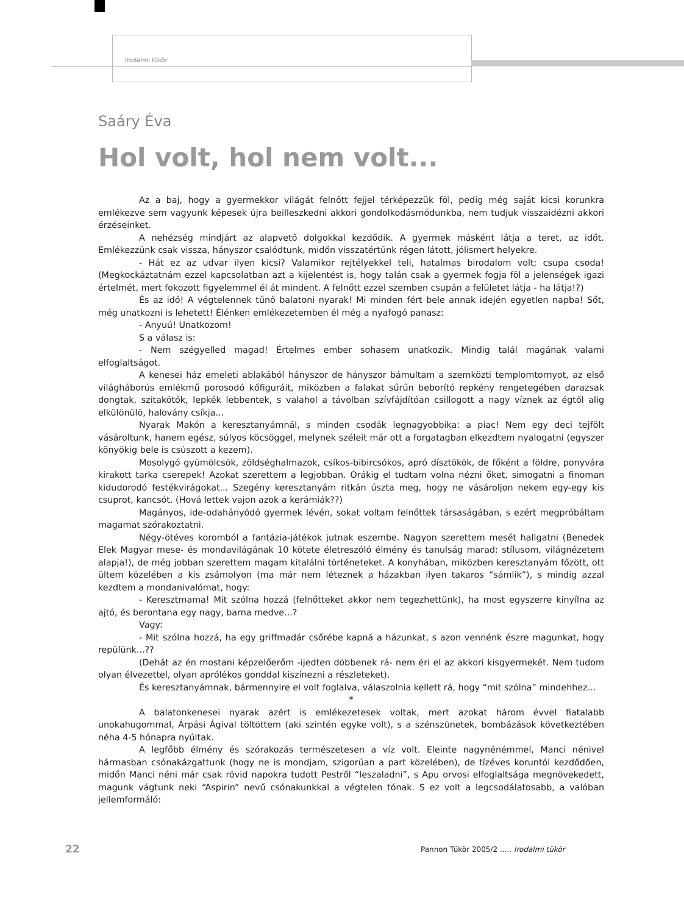Irodalmi tükör
Saáry Éva
Hol volt, hol nem volt...
Az a baj, hogy a gyermekkor világát felnőtt fejjel térképezzük föl, pedig még saját kicsi korunkra emlékezve sem vagyunk képesek újra beilleszkedni akkori gondolkodásmódunkba, nem tudjuk visszaidézni akkori érzéseinket.
A nehézség mindjárt az alapvető dolgokkal kezdődik. A gyermek másként látja a teret, az időt. Emlékezzünk csak vissza, hányszor csalódtunk, midőn visszatértünk régen látott, jólismert helyekre.
- Hát ez az udvar ilyen kicsi? Valamikor rejtélyekkel teli, hatalmas birodalom volt; csupa csoda! (Megkockáztatnám ezzel kapcsolatban azt a kijelentést is, hogy talán csak a gyermek fogja föl a jelenségek igazi értelmét, mert fokozott figyelemmel él át mindent. A felnőtt ezzel szemben csupán a felületet látja - ha látja!?)
És az idő! A végtelennek tűnő balatoni nyarak! Mi minden fért bele annak idején egyetlen napba! Sőt, még unatkozni is lehetett! Élénken emlékezetemben él még a nyafogó panasz:
- Anyuú! Unatkozom!
S a válasz is:
- Nem szégyelled magad! Értelmes ember sohasem unatkozik. Mindig talál magának valami elfoglaltságot.
A kenesei ház emeleti ablakából hányszor de hányszor bámultam a szemközti templomtornyot, az első világháborús emlékmű porosodó kőfiguráit, miközben a falakat sűrűn beborító repkény rengetegében darazsak dongtak, szitakötők, lepkék lebbentek, s valahol a távolban szívfájdítóan csillogott a nagy víznek az égtől alig elkülönülö, halovány csíkja...
Nyarak Makón a keresztanyámnál, s minden csodák legnagyobbika: a piac! Nem egy deci tejfölt vásároltunk, hanem egész, súlyos köcsöggel, melynek széleit már ott a forgatagban elkezdtem nyalogatni (egyszer könyökig bele is csúszott a kezem).
Mosolygó gyümölcsök, zöldséghalmazok, csíkos-bibircsókos, apró dísztökök, de főként a földre, ponyvára kirakott tarka cserepek! Azokat szerettem a legjobban. Órákig el tudtam volna nézni őket, simogatni a finoman kidudorodó festékvirágokat... Szegény keresztanyám ritkán úszta meg, hogy ne vásároljon nekem egy-egy kis csuprot, kancsót. (Hová lettek vajon azok a kerámiák??)
Magányos, ide-odahányódó gyermek lévén, sokat voltam felnőttek társaságában, s ezért megpróbáltam magamat szórakoztatni.
Négy-ötéves koromból a fantázia-játékok jutnak eszembe. Nagyon szerettem mesét hallgatni (Benedek Elek Magyar mese- és mondavilágának 10 kötete életreszóló élmény és tanulság marad: stílusom, világnézetem alapja!), de még jobban szerettem magam kitalálni történeteket. A konyhában, miközben keresztanyám főzött, ott ültem közelében a kis zsámolyon (ma már nem léteznek a házakban ilyen takaros “sámlik”), s mindig azzal kezdtem a mondanivalómat, hogy:
- Keresztmama! Mit szólna hozzá (felnőtteket akkor nem tegezhettünk), ha most egyszerre kinyílna az ajtó, és berontana egy nagy, barna medve...?
Vagy:
- Mit szólna hozzá, ha egy griffmadár csőrébe kapná a házunkat, s azon vennénk észre magunkat, hogy repülünk...??
(Dehát az én mostani képzelőerőm -ijedten döbbenek rá- nem éri el az akkori kisgyermekét. Nem tudom olyan élvezettel, olyan aprólékos gonddal kiszínezni a részleteket).
És keresztanyámnak, bármennyire el volt foglalva, válaszolnia kellett rá, hogy “mit szólna” mindehhez...
*
A balatonkenesei nyarak azért is emlékezetesek voltak, mert azokat három évvel fiatalabb unokahugommal, Árpási Ágival töltöttem (aki szintén egyke volt), s a szénszünetek, bombázások következtében néha 4-5 hónapra nyúltak.
A legfőbb élmény és szórakozás természetesen a víz volt. Eleinte nagynénémmel, Manci nénivel hármasban csónakázgattunk (hogy ne is mondjam, szigorúan a part közelében), de tízéves koruntól kezdődően, midőn Manci néni már csak rövid napokra tudott Pestről “leszaladni”, s Apu orvosi elfoglaltsága megnövekedett, magunk vágtunk neki “Aspirin” nevű csónakunkkal a végtelen tónak. S ez volt a legcsodálatosabb, a valóban jellemformáló:
22
Pannon Tükör 2005/2 ..... Irodalmi tükör